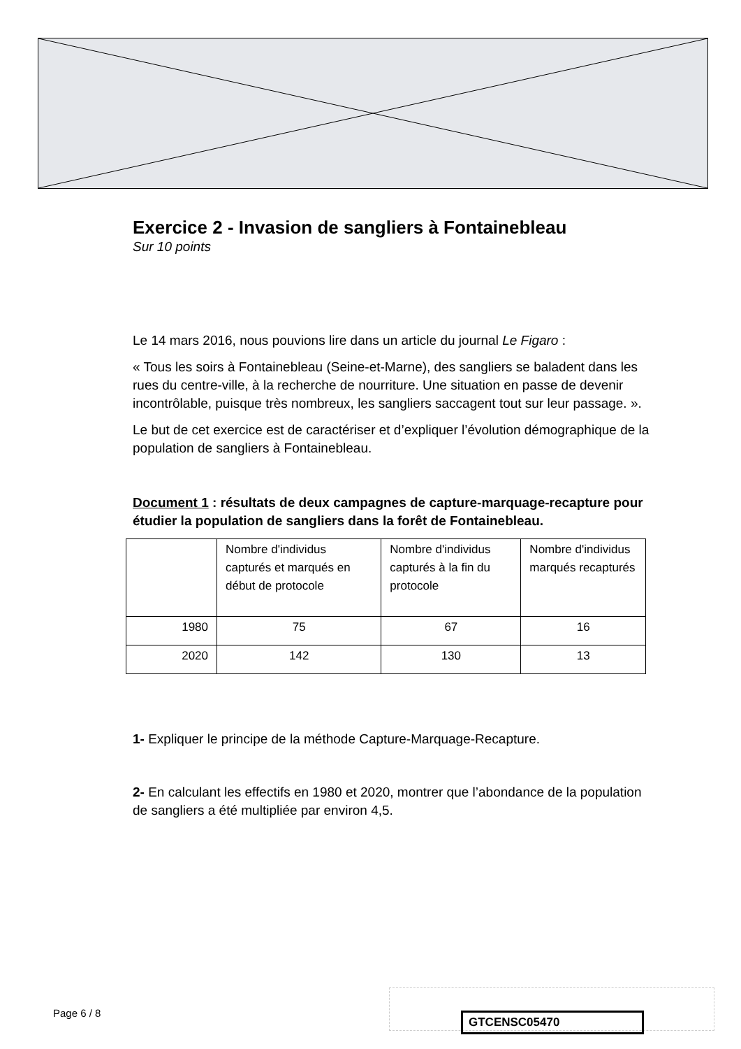Exercice 2 - Invasion de sangliers à Fontainebleau
Sur 10 points
Le 14 mars 2016, nous pouvions lire dans un article du journal Le Figaro :
« Tous les soirs à Fontainebleau (Seine-et-Marne), des sangliers se baladent dans les rues du centre-ville, à la recherche de nourriture. Une situation en passe de devenir incontrôlable, puisque très nombreux, les sangliers saccagent tout sur leur passage. ».
Le but de cet exercice est de caractériser et d’expliquer l’évolution démographique de la population de sangliers à Fontainebleau.
Document 1 : résultats de deux campagnes de capture-marquage-recapture pour étudier la population de sangliers dans la forêt de Fontainebleau.
| | Nombre d'individus capturés et marqués en début de protocole | Nombre d'individus capturés à la fin du protocole | Nombre d'individus marqués recapturés |
| 1980 | 75 | 67 | 16 |
| 2020 | 142 | 130 | 13 |
1- Expliquer le principe de la méthode Capture-Marquage-Recapture.
2- En calculant les effectifs en 1980 et 2020, montrer que l’abondance de la population de sangliers a été multipliée par environ 4,5.
Page 6 / 8 GTCENSC05470